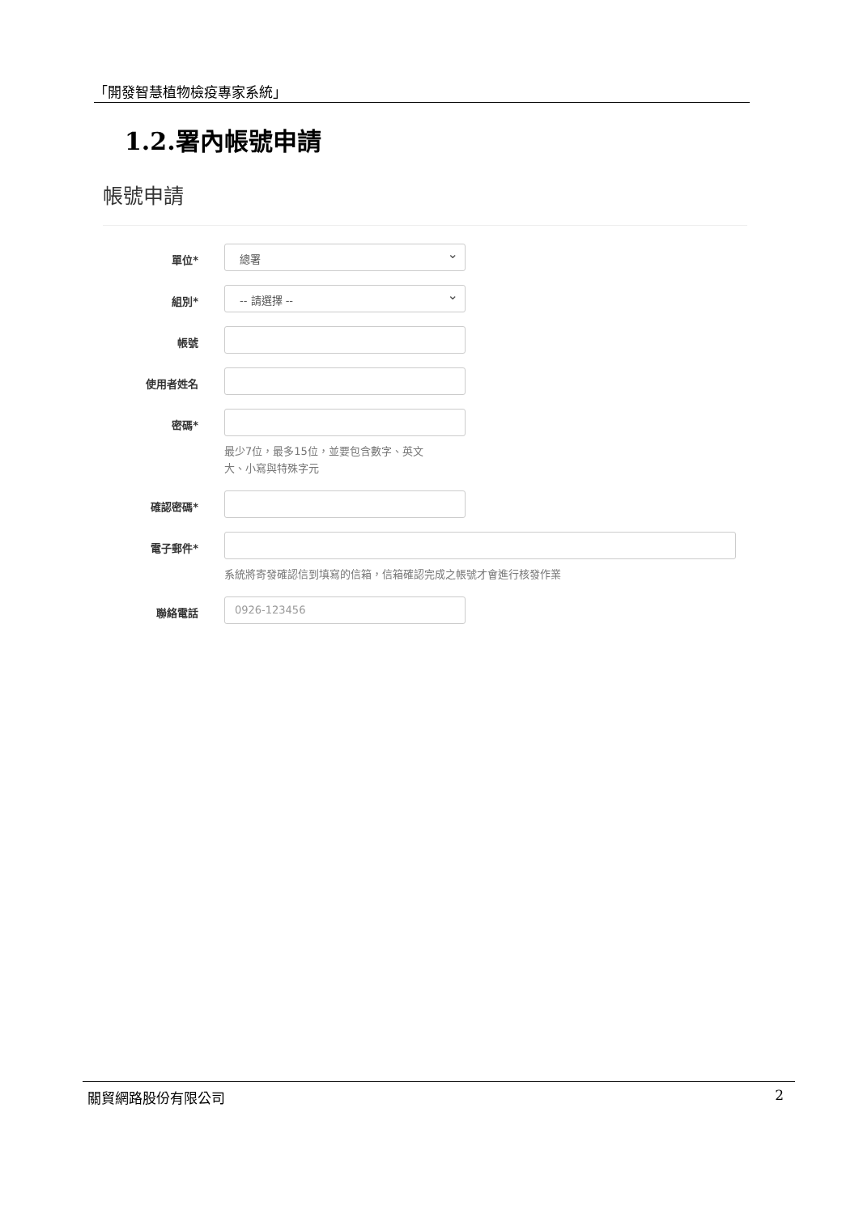「開發智慧植物檢疫專家系統」
1.2.署內帳號申請
帳號申請
單位*
總署
組別*
-- 請選擇 --
帳號
使用者姓名
密碼*
最少7位，最多15位，並要包含數字、英文
大、小寫與特殊字元
確認密碼*
電子郵件*
系統將寄發確認信到填寫的信箱，信箱確認完成之帳號才會進行核發作業
聯絡電話
0926-123456
關貿網路股份有限公司 2